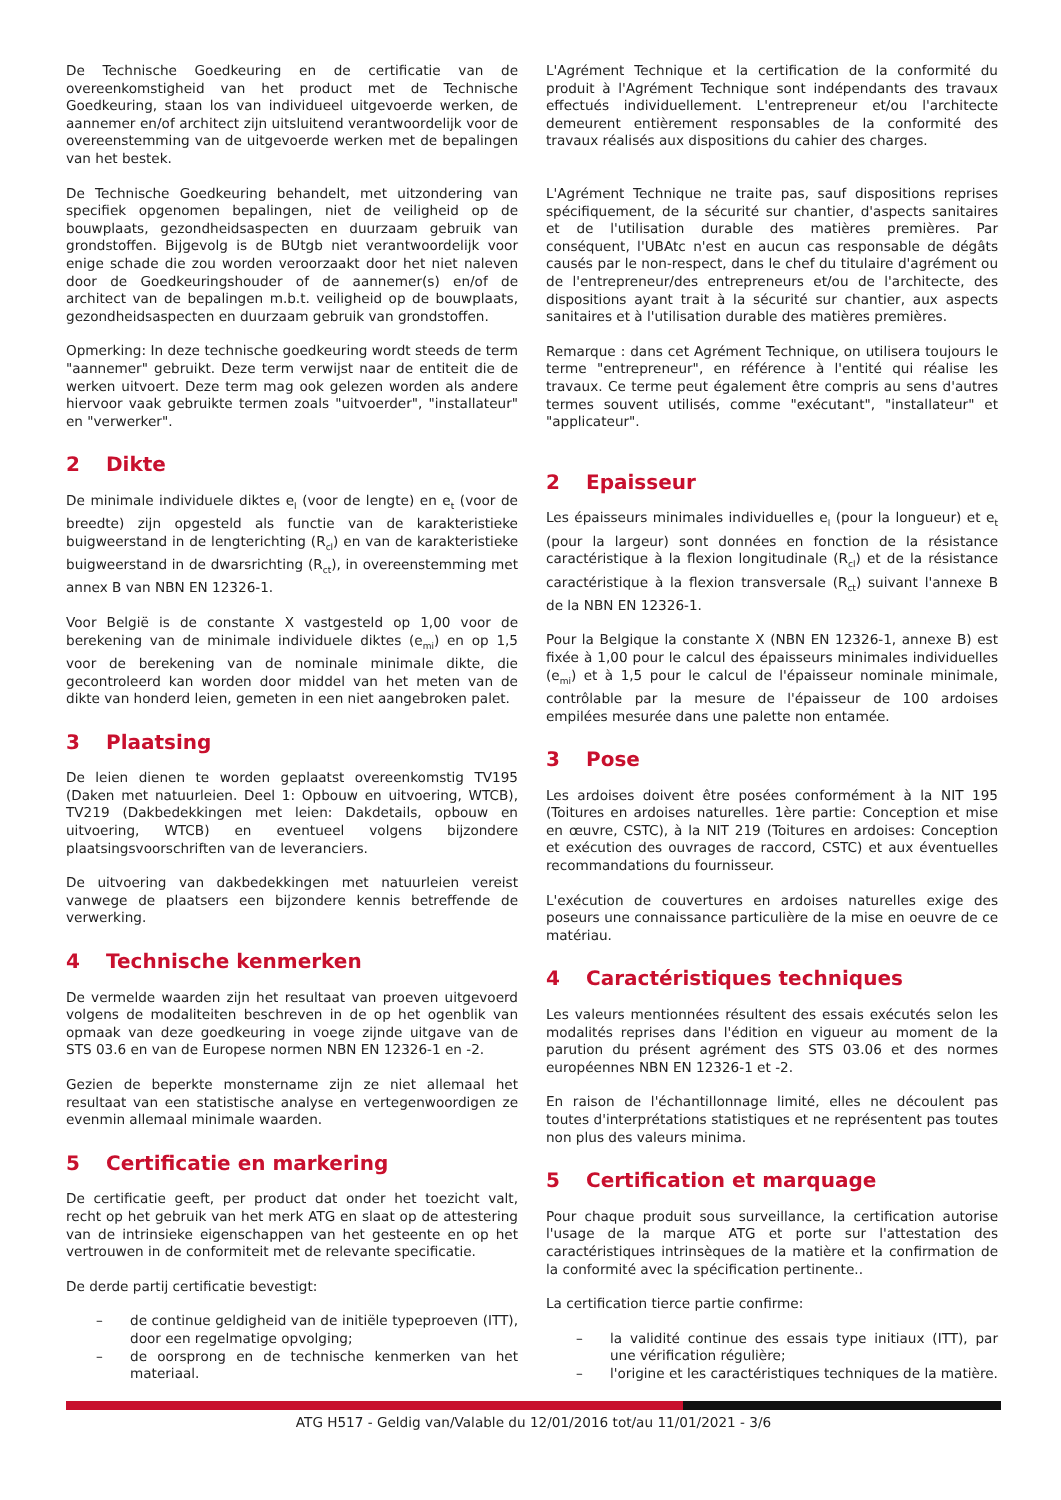De Technische Goedkeuring en de certificatie van de overeenkomstigheid van het product met de Technische Goedkeuring, staan los van individueel uitgevoerde werken, de aannemer en/of architect zijn uitsluitend verantwoordelijk voor de overeenstemming van de uitgevoerde werken met de bepalingen van het bestek.
De Technische Goedkeuring behandelt, met uitzondering van specifiek opgenomen bepalingen, niet de veiligheid op de bouwplaats, gezondheidsaspecten en duurzaam gebruik van grondstoffen. Bijgevolg is de BUtgb niet verantwoordelijk voor enige schade die zou worden veroorzaakt door het niet naleven door de Goedkeuringshouder of de aannemer(s) en/of de architect van de bepalingen m.b.t. veiligheid op de bouwplaats, gezondheidsaspecten en duurzaam gebruik van grondstoffen.
Opmerking: In deze technische goedkeuring wordt steeds de term "aannemer" gebruikt. Deze term verwijst naar de entiteit die de werken uitvoert. Deze term mag ook gelezen worden als andere hiervoor vaak gebruikte termen zoals "uitvoerder", "installateur" en "verwerker".
2 Dikte
De minimale individuele diktes e<sub>l</sub> (voor de lengte) en e<sub>t</sub> (voor de breedte) zijn opgesteld als functie van de karakteristieke buigweerstand in de lengterichting (R<sub>cl</sub>) en van de karakteristieke buigweerstand in de dwarsrichting (R<sub>ct</sub>), in overeenstemming met annex B van NBN EN 12326-1.
Voor België is de constante X vastgesteld op 1,00 voor de berekening van de minimale individuele diktes (e<sub>mi</sub>) en op 1,5 voor de berekening van de nominale minimale dikte, die gecontroleerd kan worden door middel van het meten van de dikte van honderd leien, gemeten in een niet aangebroken palet.
3 Plaatsing
De leien dienen te worden geplaatst overeenkomstig TV195 (Daken met natuurleien. Deel 1: Opbouw en uitvoering, WTCB), TV219 (Dakbedekkingen met leien: Dakdetails, opbouw en uitvoering, WTCB) en eventueel volgens bijzondere plaatsingsvoorschriften van de leveranciers.
De uitvoering van dakbedekkingen met natuurleien vereist vanwege de plaatsers een bijzondere kennis betreffende de verwerking.
4 Technische kenmerken
De vermelde waarden zijn het resultaat van proeven uitgevoerd volgens de modaliteiten beschreven in de op het ogenblik van opmaak van deze goedkeuring in voege zijnde uitgave van de STS 03.6 en van de Europese normen NBN EN 12326-1 en -2.
Gezien de beperkte monstername zijn ze niet allemaal het resultaat van een statistische analyse en vertegenwoordigen ze evenmin allemaal minimale waarden.
5 Certificatie en markering
De certificatie geeft, per product dat onder het toezicht valt, recht op het gebruik van het merk ATG en slaat op de attestering van de intrinsieke eigenschappen van het gesteente en op het vertrouwen in de conformiteit met de relevante specificatie.
De derde partij certificatie bevestigt:
– de continue geldigheid van de initiële typeproeven (ITT), door een regelmatige opvolging;
– de oorsprong en de technische kenmerken van het materiaal.
L'Agrément Technique et la certification de la conformité du produit à l'Agrément Technique sont indépendants des travaux effectués individuellement. L'entrepreneur et/ou l'architecte demeurent entièrement responsables de la conformité des travaux réalisés aux dispositions du cahier des charges.
L'Agrément Technique ne traite pas, sauf dispositions reprises spécifiquement, de la sécurité sur chantier, d'aspects sanitaires et de l'utilisation durable des matières premières. Par conséquent, l'UBAtc n'est en aucun cas responsable de dégâts causés par le non-respect, dans le chef du titulaire d'agrément ou de l'entrepreneur/des entrepreneurs et/ou de l'architecte, des dispositions ayant trait à la sécurité sur chantier, aux aspects sanitaires et à l'utilisation durable des matières premières.
Remarque : dans cet Agrément Technique, on utilisera toujours le terme "entrepreneur", en référence à l'entité qui réalise les travaux. Ce terme peut également être compris au sens d'autres termes souvent utilisés, comme "exécutant", "installateur" et "applicateur".
2 Epaisseur
Les épaisseurs minimales individuelles e<sub>l</sub> (pour la longueur) et e<sub>t</sub> (pour la largeur) sont données en fonction de la résistance caractéristique à la flexion longitudinale (R<sub>cl</sub>) et de la résistance caractéristique à la flexion transversale (R<sub>ct</sub>) suivant l'annexe B de la NBN EN 12326-1.
Pour la Belgique la constante X (NBN EN 12326-1, annexe B) est fixée à 1,00 pour le calcul des épaisseurs minimales individuelles (e<sub>mi</sub>) et à 1,5 pour le calcul de l'épaisseur nominale minimale, contrôlable par la mesure de l'épaisseur de 100 ardoises empilées mesurée dans une palette non entamée.
3 Pose
Les ardoises doivent être posées conformément à la NIT 195 (Toitures en ardoises naturelles. 1ère partie: Conception et mise en œuvre, CSTC), à la NIT 219 (Toitures en ardoises: Conception et exécution des ouvrages de raccord, CSTC) et aux éventuelles recommandations du fournisseur.
L'exécution de couvertures en ardoises naturelles exige des poseurs une connaissance particulière de la mise en oeuvre de ce matériau.
4 Caractéristiques techniques
Les valeurs mentionnées résultent des essais exécutés selon les modalités reprises dans l'édition en vigueur au moment de la parution du présent agrément des STS 03.06 et des normes européennes NBN EN 12326-1 et -2.
En raison de l'échantillonnage limité, elles ne découlent pas toutes d'interprétations statistiques et ne représentent pas toutes non plus des valeurs minima.
5 Certification et marquage
Pour chaque produit sous surveillance, la certification autorise l'usage de la marque ATG et porte sur l'attestation des caractéristiques intrinsèques de la matière et la confirmation de la conformité avec la spécification pertinente..
La certification tierce partie confirme:
– la validité continue des essais type initiaux (ITT), par une vérification régulière;
– l'origine et les caractéristiques techniques de la matière.
ATG H517 - Geldig van/Valable du 12/01/2016 tot/au 11/01/2021 - 3/6